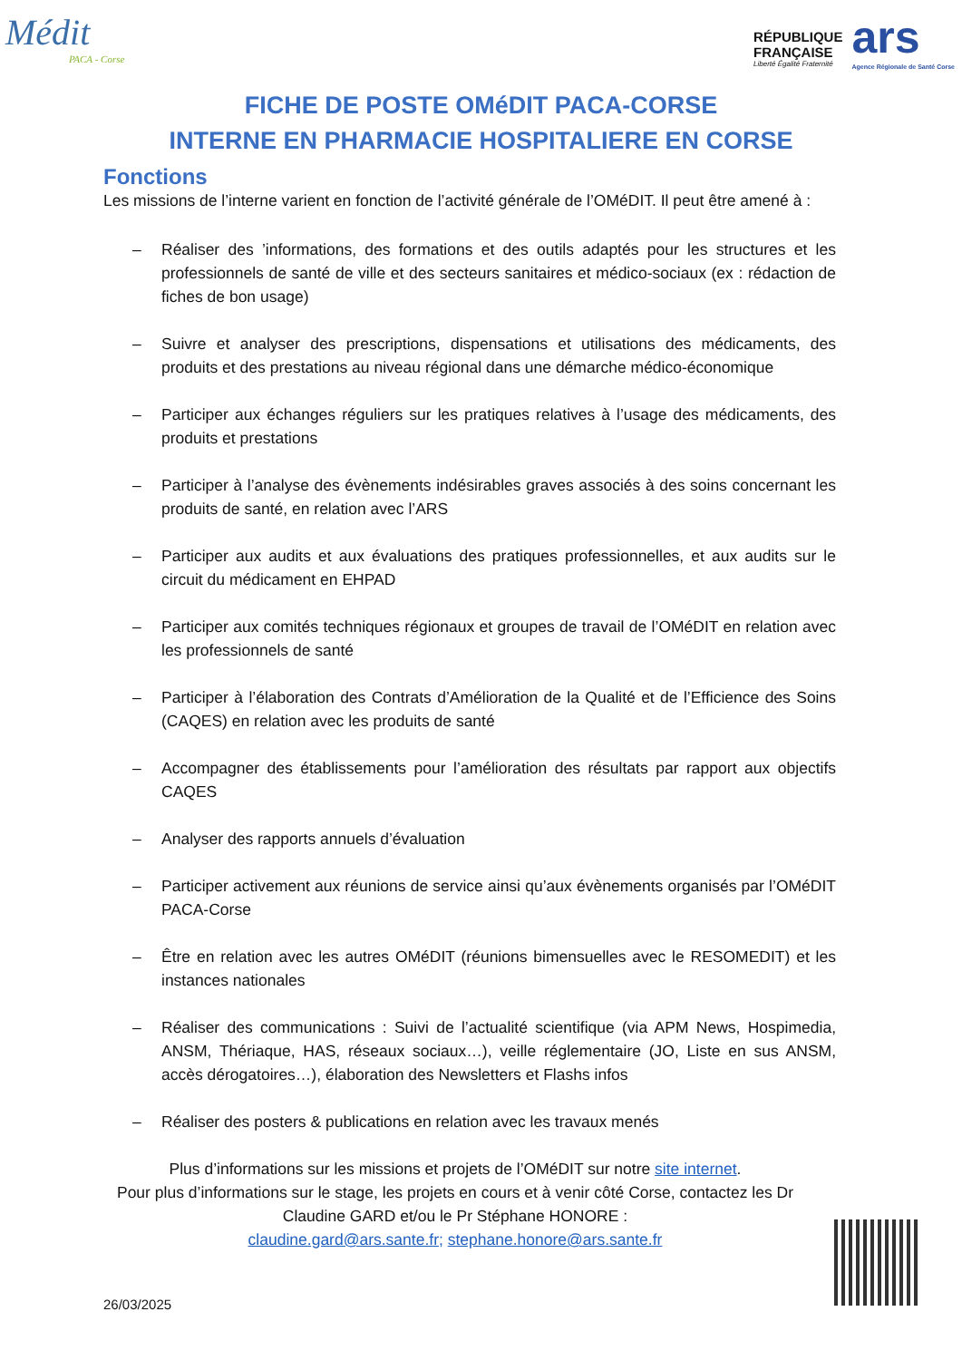Médit
PACA - Corse
RÉPUBLIQUE
FRANÇAISE
Liberté Égalité Fraternité
ars
Agence Régionale de Santé Corse
FICHE DE POSTE OMéDIT PACA-CORSE
INTERNE EN PHARMACIE HOSPITALIERE EN CORSE
Fonctions
Les missions de l’interne varient en fonction de l’activité générale de l’OMéDIT. Il peut être amené à :
– Réaliser des ’informations, des formations et des outils adaptés pour les structures et les professionnels de santé de ville et des secteurs sanitaires et médico-sociaux (ex : rédaction de fiches de bon usage)
– Suivre et analyser des prescriptions, dispensations et utilisations des médicaments, des produits et des prestations au niveau régional dans une démarche médico-économique
– Participer aux échanges réguliers sur les pratiques relatives à l’usage des médicaments, des produits et prestations
– Participer à l’analyse des évènements indésirables graves associés à des soins concernant les produits de santé, en relation avec l’ARS
– Participer aux audits et aux évaluations des pratiques professionnelles, et aux audits sur le circuit du médicament en EHPAD
– Participer aux comités techniques régionaux et groupes de travail de l’OMéDIT en relation avec les professionnels de santé
– Participer à l’élaboration des Contrats d’Amélioration de la Qualité et de l’Efficience des Soins (CAQES) en relation avec les produits de santé
– Accompagner des établissements pour l’amélioration des résultats par rapport aux objectifs CAQES
– Analyser des rapports annuels d’évaluation
– Participer activement aux réunions de service ainsi qu’aux évènements organisés par l’OMéDIT PACA-Corse
– Être en relation avec les autres OMéDIT (réunions bimensuelles avec le RESOMEDIT) et les instances nationales
– Réaliser des communications : Suivi de l’actualité scientifique (via APM News, Hospimedia, ANSM, Thériaque, HAS, réseaux sociaux…), veille réglementaire (JO, Liste en sus ANSM, accès dérogatoires…), élaboration des Newsletters et Flashs infos
– Réaliser des posters & publications en relation avec les travaux menés
Plus d’informations sur les missions et projets de l’OMéDIT sur notre site internet.
Pour plus d’informations sur le stage, les projets en cours et à venir côté Corse, contactez les Dr Claudine GARD et/ou le Pr Stéphane HONORE :
claudine.gard@ars.sante.fr; stephane.honore@ars.sante.fr
26/03/2025